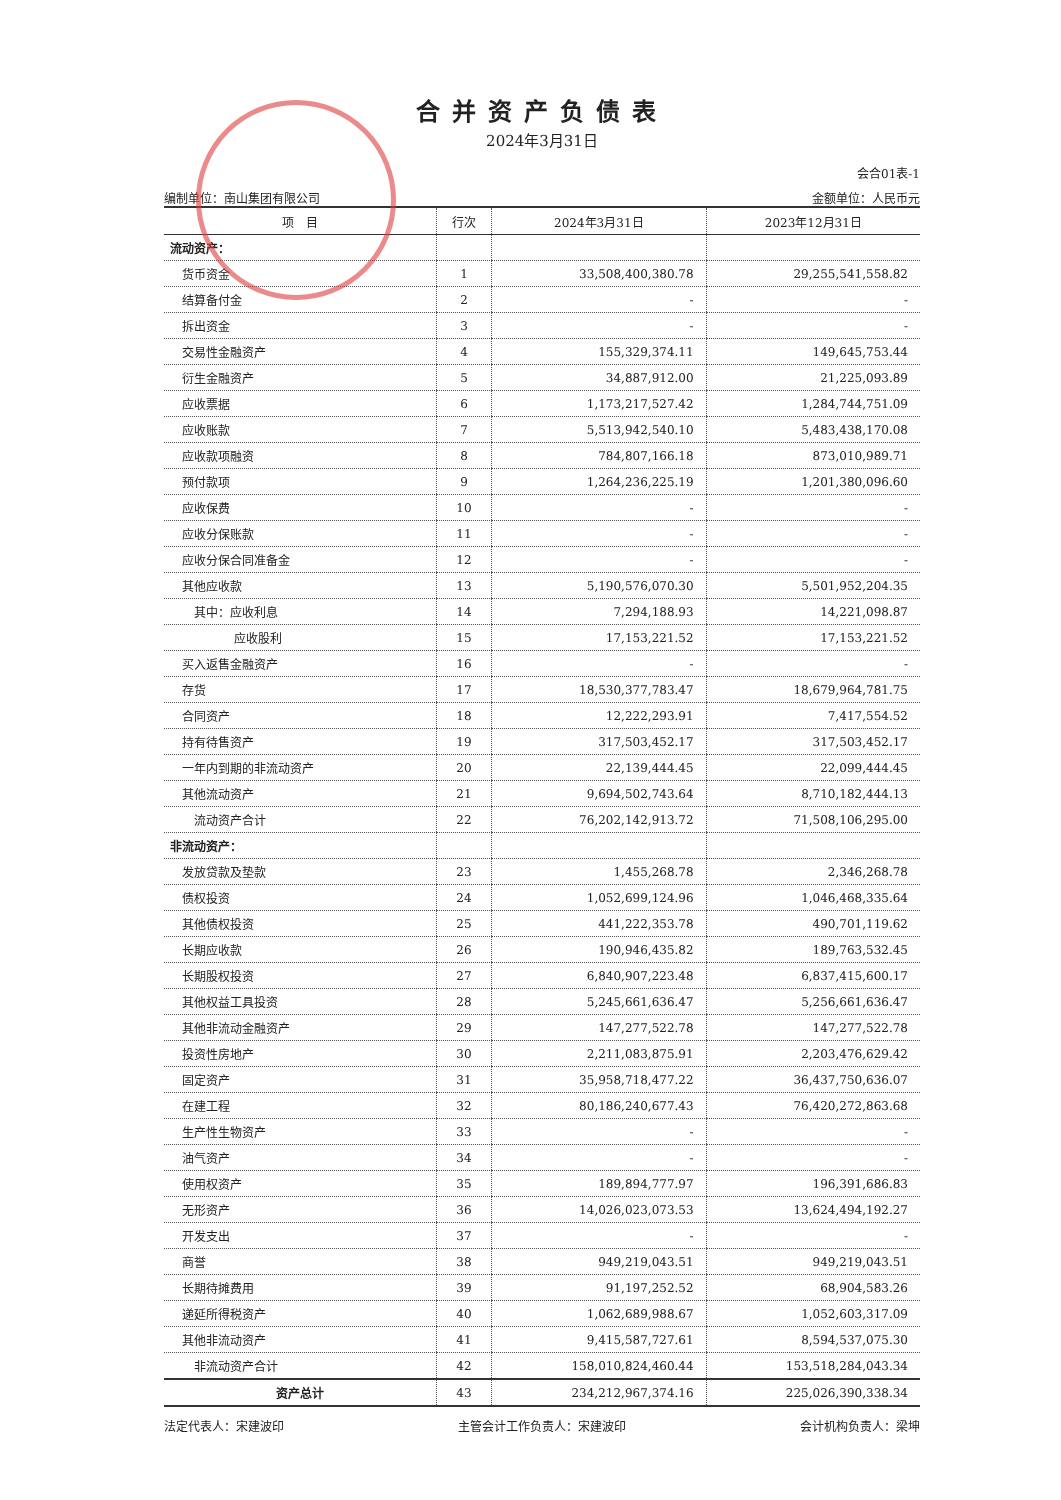合并资产负债表
2024年3月31日
会合01表-1
编制单位：南山集团有限公司 金额单位：人民币元
| 项 目 | 行次 | 2024年3月31日 | 2023年12月31日 |
| --- | --- | --- | --- |
| 流动资产： | | | |
| 货币资金 | 1 | 33,508,400,380.78 | 29,255,541,558.82 |
| 结算备付金 | 2 | - | - |
| 拆出资金 | 3 | - | - |
| 交易性金融资产 | 4 | 155,329,374.11 | 149,645,753.44 |
| 衍生金融资产 | 5 | 34,887,912.00 | 21,225,093.89 |
| 应收票据 | 6 | 1,173,217,527.42 | 1,284,744,751.09 |
| 应收账款 | 7 | 5,513,942,540.10 | 5,483,438,170.08 |
| 应收款项融资 | 8 | 784,807,166.18 | 873,010,989.71 |
| 预付款项 | 9 | 1,264,236,225.19 | 1,201,380,096.60 |
| 应收保费 | 10 | - | - |
| 应收分保账款 | 11 | - | - |
| 应收分保合同准备金 | 12 | - | - |
| 其他应收款 | 13 | 5,190,576,070.30 | 5,501,952,204.35 |
| 其中：应收利息 | 14 | 7,294,188.93 | 14,221,098.87 |
| 应收股利 | 15 | 17,153,221.52 | 17,153,221.52 |
| 买入返售金融资产 | 16 | - | - |
| 存货 | 17 | 18,530,377,783.47 | 18,679,964,781.75 |
| 合同资产 | 18 | 12,222,293.91 | 7,417,554.52 |
| 持有待售资产 | 19 | 317,503,452.17 | 317,503,452.17 |
| 一年内到期的非流动资产 | 20 | 22,139,444.45 | 22,099,444.45 |
| 其他流动资产 | 21 | 9,694,502,743.64 | 8,710,182,444.13 |
| 流动资产合计 | 22 | 76,202,142,913.72 | 71,508,106,295.00 |
| 非流动资产： | | | |
| 发放贷款及垫款 | 23 | 1,455,268.78 | 2,346,268.78 |
| 债权投资 | 24 | 1,052,699,124.96 | 1,046,468,335.64 |
| 其他债权投资 | 25 | 441,222,353.78 | 490,701,119.62 |
| 长期应收款 | 26 | 190,946,435.82 | 189,763,532.45 |
| 长期股权投资 | 27 | 6,840,907,223.48 | 6,837,415,600.17 |
| 其他权益工具投资 | 28 | 5,245,661,636.47 | 5,256,661,636.47 |
| 其他非流动金融资产 | 29 | 147,277,522.78 | 147,277,522.78 |
| 投资性房地产 | 30 | 2,211,083,875.91 | 2,203,476,629.42 |
| 固定资产 | 31 | 35,958,718,477.22 | 36,437,750,636.07 |
| 在建工程 | 32 | 80,186,240,677.43 | 76,420,272,863.68 |
| 生产性生物资产 | 33 | - | - |
| 油气资产 | 34 | - | - |
| 使用权资产 | 35 | 189,894,777.97 | 196,391,686.83 |
| 无形资产 | 36 | 14,026,023,073.53 | 13,624,494,192.27 |
| 开发支出 | 37 | - | - |
| 商誉 | 38 | 949,219,043.51 | 949,219,043.51 |
| 长期待摊费用 | 39 | 91,197,252.52 | 68,904,583.26 |
| 递延所得税资产 | 40 | 1,062,689,988.67 | 1,052,603,317.09 |
| 其他非流动资产 | 41 | 9,415,587,727.61 | 8,594,537,075.30 |
| 非流动资产合计 | 42 | 158,010,824,460.44 | 153,518,284,043.34 |
| 资产总计 | 43 | 234,212,967,374.16 | 225,026,390,338.34 |
法定代表人：宋建波印 主管会计工作负责人：宋建波印 会计机构负责人：梁坤